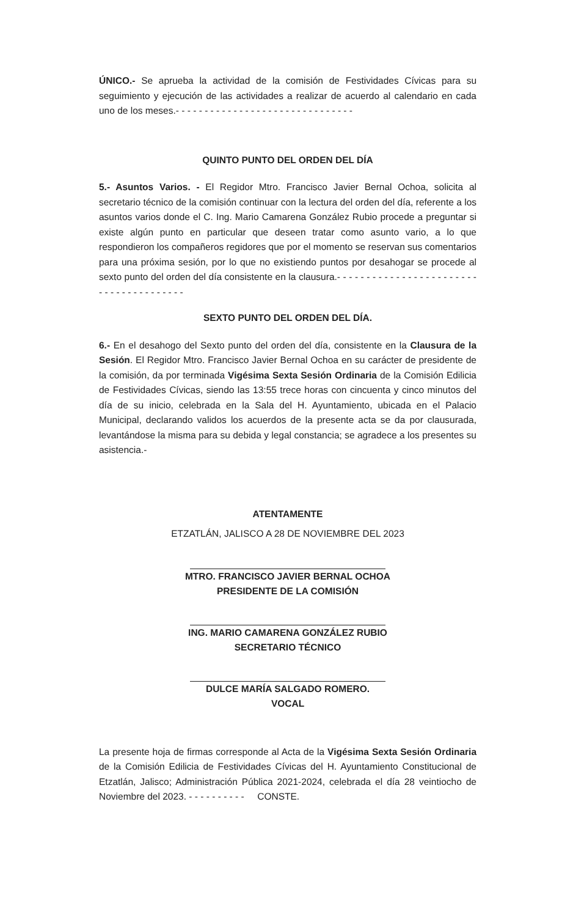ÚNICO.- Se aprueba la actividad de la comisión de Festividades Cívicas para su seguimiento y ejecución de las actividades a realizar de acuerdo al calendario en cada uno de los meses.- - - - - - - - - - - - - - - - - - - - - - - - - - - - - - -
QUINTO PUNTO DEL ORDEN DEL DÍA
5.- Asuntos Varios. - El Regidor Mtro. Francisco Javier Bernal Ochoa, solicita al secretario técnico de la comisión continuar con la lectura del orden del día, referente a los asuntos varios donde el C. Ing. Mario Camarena González Rubio procede a preguntar si existe algún punto en particular que deseen tratar como asunto vario, a lo que respondieron los compañeros regidores que por el momento se reservan sus comentarios para una próxima sesión, por lo que no existiendo puntos por desahogar se procede al sexto punto del orden del día consistente en la clausura.- - - - - - - - - - - - - - - - - - - - - - - - - - - - - - - - - - - - - - -
SEXTO PUNTO DEL ORDEN DEL DÍA.
6.- En el desahogo del Sexto punto del orden del día, consistente en la Clausura de la Sesión. El Regidor Mtro. Francisco Javier Bernal Ochoa en su carácter de presidente de la comisión, da por terminada Vigésima Sexta Sesión Ordinaria de la Comisión Edilicia de Festividades Cívicas, siendo las 13:55 trece horas con cincuenta y cinco minutos del día de su inicio, celebrada en la Sala del H. Ayuntamiento, ubicada en el Palacio Municipal, declarando validos los acuerdos de la presente acta se da por clausurada, levantándose la misma para su debida y legal constancia; se agradece a los presentes su asistencia.-
ATENTAMENTE
ETZATLÁN, JALISCO A 28 DE NOVIEMBRE DEL 2023
MTRO. FRANCISCO JAVIER BERNAL OCHOA
PRESIDENTE DE LA COMISIÓN
ING. MARIO CAMARENA GONZÁLEZ RUBIO
SECRETARIO TÉCNICO
DULCE MARÍA SALGADO ROMERO.
VOCAL
La presente hoja de firmas corresponde al Acta de la Vigésima Sexta Sesión Ordinaria de la Comisión Edilicia de Festividades Cívicas del H. Ayuntamiento Constitucional de Etzatlán, Jalisco; Administración Pública 2021-2024, celebrada el día 28 veintiocho de Noviembre del 2023. - - - - - - - - - - CONSTE.